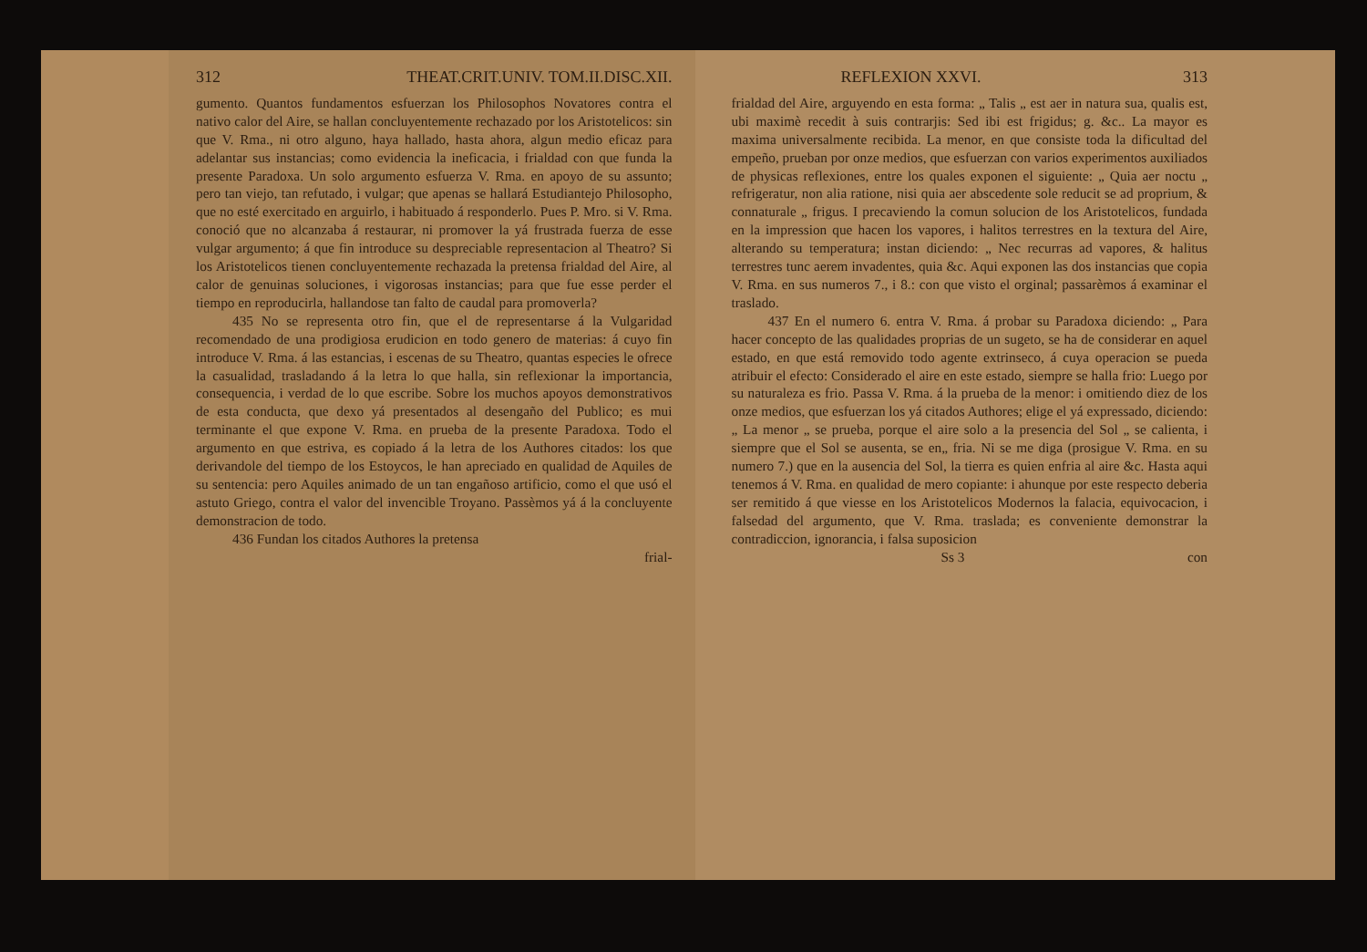312 THEAT.CRIT.UNIV. TOM.II.DISC.XII.
gumento. Quantos fundamentos esfuerzan los Philosophos Novatores contra el nativo calor del Aire, se hallan concluyentemente rechazado por los Aristotelicos: sin que V. Rma., ni otro alguno, haya hallado, hasta ahora, algun medio eficaz para adelantar sus instancias; como evidencia la ineficacia, i frialdad con que funda la presente Paradoxa. Un solo argumento esfuerza V. Rma. en apoyo de su assunto; pero tan viejo, tan refutado, i vulgar; que apenas se hallará Estudiantejo Philosopho, que no esté exercitado en arguirlo, i habituado á responderlo. Pues P. Mro. si V. Rma. conoció que no alcanzaba á restaurar, ni promover la yá frustrada fuerza de esse vulgar argumento; á que fin introduce su despreciable representacion al Theatro? Si los Aristotelicos tienen concluyentemente rechazada la pretensa frialdad del Aire, al calor de genuinas soluciones, i vigorosas instancias; para que fue esse perder el tiempo en reproducirla, hallandose tan falto de caudal para promoverla?
435 No se representa otro fin, que el de representarse á la Vulgaridad recomendado de una prodigiosa erudicion en todo genero de materias: á cuyo fin introduce V. Rma. á las estancias, i escenas de su Theatro, quantas especies le ofrece la casualidad, trasladando á la letra lo que halla, sin reflexionar la importancia, consequencia, i verdad de lo que escribe. Sobre los muchos apoyos demonstrativos de esta conducta, que dexo yá presentados al desengaño del Publico; es mui terminante el que expone V. Rma. en prueba de la presente Paradoxa. Todo el argumento en que estriva, es copiado á la letra de los Authores citados: los que derivandole del tiempo de los Estoycos, le han apreciado en qualidad de Aquiles de su sentencia: pero Aquiles animado de un tan engañoso artificio, como el que usó el astuto Griego, contra el valor del invencible Troyano. Passèmos yá á la concluyente demonstracion de todo.
436 Fundan los citados Authores la pretensa
frial-
REFLEXION XXVI. 313
frialdad del Aire, arguyendo en esta forma: „ Talis „ est aer in natura sua, qualis est, ubi maximè recedit à suis contrarjis: Sed ibi est frigidus; g. &c.. La mayor es maxima universalmente recibida. La menor, en que consiste toda la dificultad del empeño, prueban por onze medios, que esfuerzan con varios experimentos auxiliados de physicas reflexiones, entre los quales exponen el siguiente: „ Quia aer noctu „ refrigeratur, non alia ratione, nisi quia aer abscedente sole reducit se ad proprium, & connaturale „ frigus. I precaviendo la comun solucion de los Aristotelicos, fundada en la impression que hacen los vapores, i halitos terrestres en la textura del Aire, alterando su temperatura; instan diciendo: „ Nec recurras ad vapores, & halitus terrestres tunc aerem invadentes, quia &c. Aqui exponen las dos instancias que copia V. Rma. en sus numeros 7., i 8.: con que visto el orginal; passarèmos á examinar el traslado.
437 En el numero 6. entra V. Rma. á probar su Paradoxa diciendo: „ Para hacer concepto de las qualidades proprias de un sugeto, se ha de considerar en aquel estado, en que está removido todo agente extrinseco, á cuya operacion se pueda atribuir el efecto: Considerado el aire en este estado, siempre se halla frio: Luego por su naturaleza es frio. Passa V. Rma. á la prueba de la menor: i omitiendo diez de los onze medios, que esfuerzan los yá citados Authores; elige el yá expressado, diciendo: „ La menor „ se prueba, porque el aire solo a la presencia del Sol „ se calienta, i siempre que el Sol se ausenta, se en„ fria. Ni se me diga (prosigue V. Rma. en su numero 7.) que en la ausencia del Sol, la tierra es quien enfria al aire &c. Hasta aqui tenemos á V. Rma. en qualidad de mero copiante: i ahunque por este respecto deberia ser remitido á que viesse en los Aristotelicos Modernos la falacia, equivocacion, i falsedad del argumento, que V. Rma. traslada; es conveniente demonstrar la contradiccion, ignorancia, i falsa suposicion
Ss 3 con